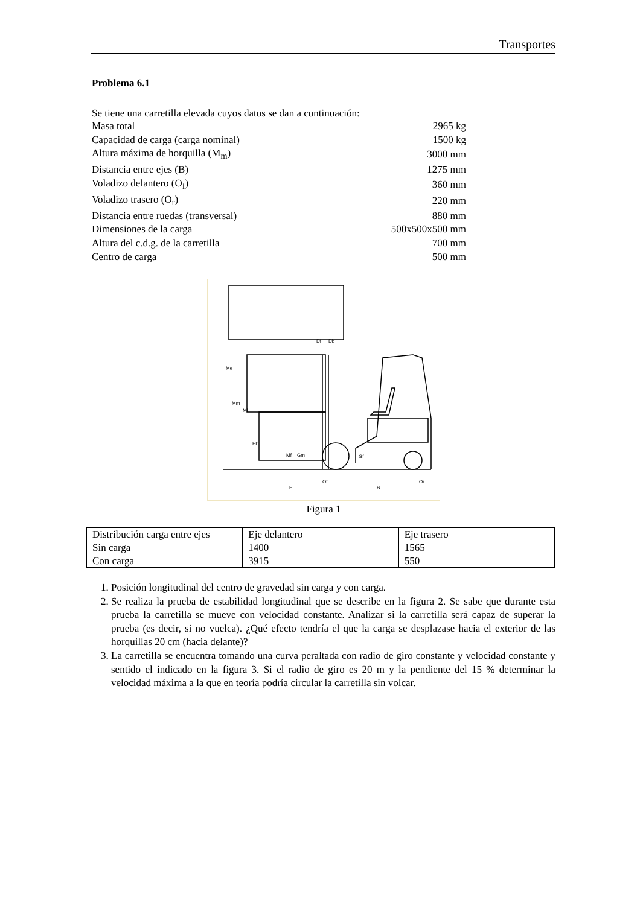Transportes
Problema 6.1
Se tiene una carretilla elevada cuyos datos se dan a continuación:
| Masa total | 2965 kg |
| Capacidad de carga (carga nominal) | 1500 kg |
| Altura máxima de horquilla (M<sub>m</sub>) | 3000 mm |
| Distancia entre ejes (B) | 1275 mm |
| Voladizo delantero (O<sub>f</sub>) | 360 mm |
| Voladizo trasero (O<sub>r</sub>) | 220 mm |
| Distancia entre ruedas (transversal) | 880 mm |
| Dimensiones de la carga | 500x500x500 mm |
| Altura del c.d.g. de la carretilla | 700 mm |
| Centro de carga | 500 mm |
Me
Mm
Ml
Hb
Mf
Gm
Gf
Df
Db
F
Of
B
Or
Figura 1
| Distribución carga entre ejes | Eje delantero | Eje trasero |
| --- | --- | --- |
| Sin carga | 1400 | 1565 |
| Con carga | 3915 | 550 |
1. Posición longitudinal del centro de gravedad sin carga y con carga.
2. Se realiza la prueba de estabilidad longitudinal que se describe en la figura 2. Se sabe que durante esta prueba la carretilla se mueve con velocidad constante. Analizar si la carretilla será capaz de superar la prueba (es decir, si no vuelca). ¿Qué efecto tendría el que la carga se desplazase hacia el exterior de las horquillas 20 cm (hacia delante)?
3. La carretilla se encuentra tomando una curva peraltada con radio de giro constante y velocidad constante y sentido el indicado en la figura 3. Si el radio de giro es 20 m y la pendiente del 15 % determinar la velocidad máxima a la que en teoría podría circular la carretilla sin volcar.